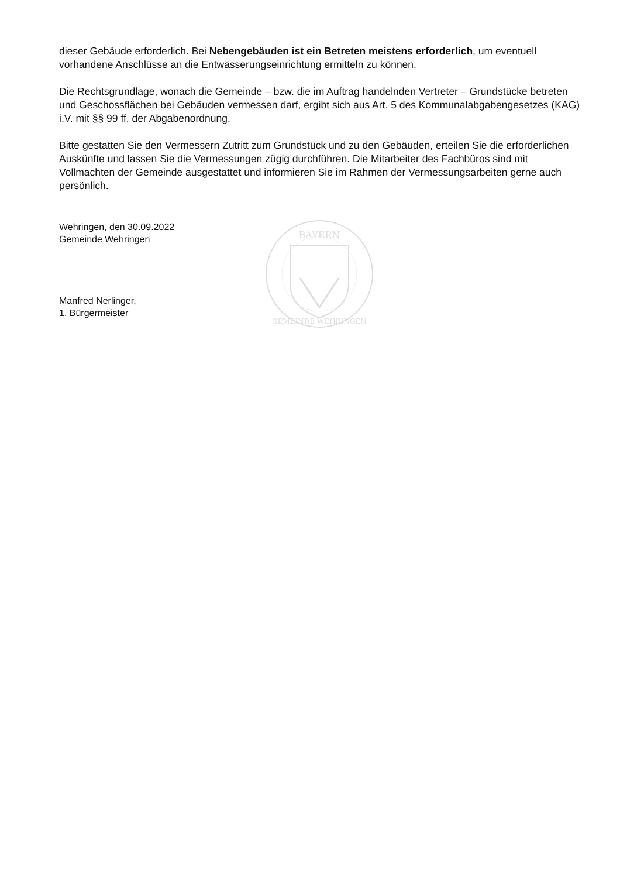dieser Gebäude erforderlich. Bei Nebengebäuden ist ein Betreten meistens erforderlich, um eventuell vorhandene Anschlüsse an die Entwässerungseinrichtung ermitteln zu können.
Die Rechtsgrundlage, wonach die Gemeinde – bzw. die im Auftrag handelnden Vertreter – Grundstücke betreten und Geschossflächen bei Gebäuden vermessen darf, ergibt sich aus Art. 5 des Kommunalabgabengesetzes (KAG) i.V. mit §§ 99 ff. der Abgabenordnung.
Bitte gestatten Sie den Vermessern Zutritt zum Grundstück und zu den Gebäuden, erteilen Sie die erforderlichen Auskünfte und lassen Sie die Vermessungen zügig durchführen. Die Mitarbeiter des Fachbüros sind mit Vollmachten der Gemeinde ausgestattet und informieren Sie im Rahmen der Vermessungsarbeiten gerne auch persönlich.
Wehringen, den 30.09.2022
Gemeinde Wehringen
Manfred Nerlinger,
1. Bürgermeister
BAYERN
GEMEINDE WEHRINGEN